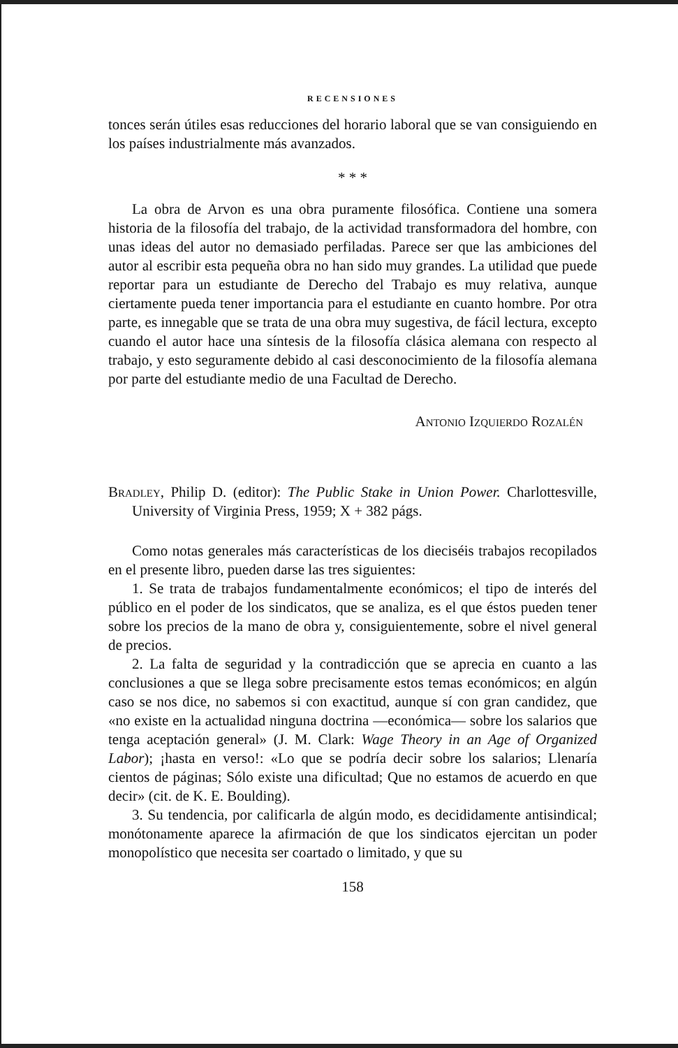RECENSIONES
tonces serán útiles esas reducciones del horario laboral que se van consiguiendo en los países industrialmente más avanzados.
* * *
La obra de Arvon es una obra puramente filosófica. Contiene una somera historia de la filosofía del trabajo, de la actividad transformadora del hombre, con unas ideas del autor no demasiado perfiladas. Parece ser que las ambiciones del autor al escribir esta pequeña obra no han sido muy grandes. La utilidad que puede reportar para un estudiante de Derecho del Trabajo es muy relativa, aunque ciertamente pueda tener importancia para el estudiante en cuanto hombre. Por otra parte, es innegable que se trata de una obra muy sugestiva, de fácil lectura, excepto cuando el autor hace una síntesis de la filosofía clásica alemana con respecto al trabajo, y esto seguramente debido al casi desconocimiento de la filosofía alemana por parte del estudiante medio de una Facultad de Derecho.
Antonio Izquierdo Rozalén
Bradley, Philip D. (editor): The Public Stake in Union Power. Charlottesville, University of Virginia Press, 1959; X + 382 págs.
Como notas generales más características de los dieciséis trabajos recopilados en el presente libro, pueden darse las tres siguientes:
1. Se trata de trabajos fundamentalmente económicos; el tipo de interés del público en el poder de los sindicatos, que se analiza, es el que éstos pueden tener sobre los precios de la mano de obra y, consiguientemente, sobre el nivel general de precios.
2. La falta de seguridad y la contradicción que se aprecia en cuanto a las conclusiones a que se llega sobre precisamente estos temas económicos; en algún caso se nos dice, no sabemos si con exactitud, aunque sí con gran candidez, que «no existe en la actualidad ninguna doctrina —económica— sobre los salarios que tenga aceptación general» (J. M. Clark: Wage Theory in an Age of Organized Labor); ¡hasta en verso!: «Lo que se podría decir sobre los salarios; Llenaría cientos de páginas; Sólo existe una dificultad; Que no estamos de acuerdo en que decir» (cit. de K. E. Boulding).
3. Su tendencia, por calificarla de algún modo, es decididamente antisindical; monótonamente aparece la afirmación de que los sindicatos ejercitan un poder monopolístico que necesita ser coartado o limitado, y que su
158